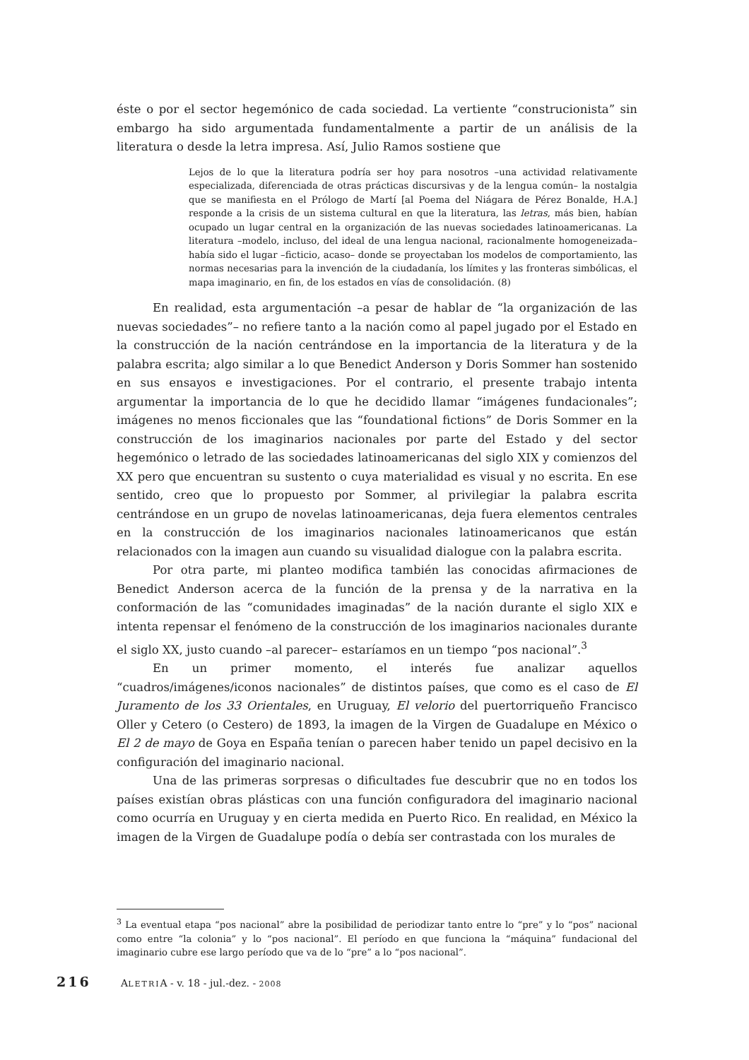éste o por el sector hegemónico de cada sociedad. La vertiente “construcionista” sin embargo ha sido argumentada fundamentalmente a partir de un análisis de la literatura o desde la letra impresa. Así, Julio Ramos sostiene que
Lejos de lo que la literatura podría ser hoy para nosotros –una actividad relativamente especializada, diferenciada de otras prácticas discursivas y de la lengua común– la nostalgia que se manifiesta en el Prólogo de Martí [al Poema del Niágara de Pérez Bonalde, H.A.] responde a la crisis de un sistema cultural en que la literatura, las letras, más bien, habían ocupado un lugar central en la organización de las nuevas sociedades latinoamericanas. La literatura –modelo, incluso, del ideal de una lengua nacional, racionalmente homogeneizada– había sido el lugar –ficticio, acaso– donde se proyectaban los modelos de comportamiento, las normas necesarias para la invención de la ciudadanía, los límites y las fronteras simbólicas, el mapa imaginario, en fin, de los estados en vías de consolidación. (8)
En realidad, esta argumentación –a pesar de hablar de “la organización de las nuevas sociedades”– no refiere tanto a la nación como al papel jugado por el Estado en la construcción de la nación centrándose en la importancia de la literatura y de la palabra escrita; algo similar a lo que Benedict Anderson y Doris Sommer han sostenido en sus ensayos e investigaciones. Por el contrario, el presente trabajo intenta argumentar la importancia de lo que he decidido llamar “imágenes fundacionales”; imágenes no menos ficcionales que las “foundational fictions” de Doris Sommer en la construcción de los imaginarios nacionales por parte del Estado y del sector hegemónico o letrado de las sociedades latinoamericanas del siglo XIX y comienzos del XX pero que encuentran su sustento o cuya materialidad es visual y no escrita. En ese sentido, creo que lo propuesto por Sommer, al privilegiar la palabra escrita centrándose en un grupo de novelas latinoamericanas, deja fuera elementos centrales en la construcción de los imaginarios nacionales latinoamericanos que están relacionados con la imagen aun cuando su visualidad dialogue con la palabra escrita.
Por otra parte, mi planteo modifica también las conocidas afirmaciones de Benedict Anderson acerca de la función de la prensa y de la narrativa en la conformación de las “comunidades imaginadas” de la nación durante el siglo XIX e intenta repensar el fenómeno de la construcción de los imaginarios nacionales durante el siglo XX, justo cuando –al parecer– estaríamos en un tiempo “pos nacional”.<sup>3</sup>
En un primer momento, el interés fue analizar aquellos “cuadros/imágenes/iconos nacionales” de distintos países, que como es el caso de El Juramento de los 33 Orientales, en Uruguay, El velorio del puertorriqueño Francisco Oller y Cetero (o Cestero) de 1893, la imagen de la Virgen de Guadalupe en México o El 2 de mayo de Goya en España tenían o parecen haber tenido un papel decisivo en la configuración del imaginario nacional.
Una de las primeras sorpresas o dificultades fue descubrir que no en todos los países existían obras plásticas con una función configuradora del imaginario nacional como ocurría en Uruguay y en cierta medida en Puerto Rico. En realidad, en México la imagen de la Virgen de Guadalupe podía o debía ser contrastada con los murales de
<sup>3</sup> La eventual etapa “pos nacional” abre la posibilidad de periodizar tanto entre lo “pre” y lo “pos” nacional como entre “la colonia” y lo “pos nacional”. El período en que funciona la “máquina” fundacional del imaginario cubre ese largo período que va de lo “pre” a lo “pos nacional”.
216 ALETRIA - v. 18 - jul.-dez. - 2008